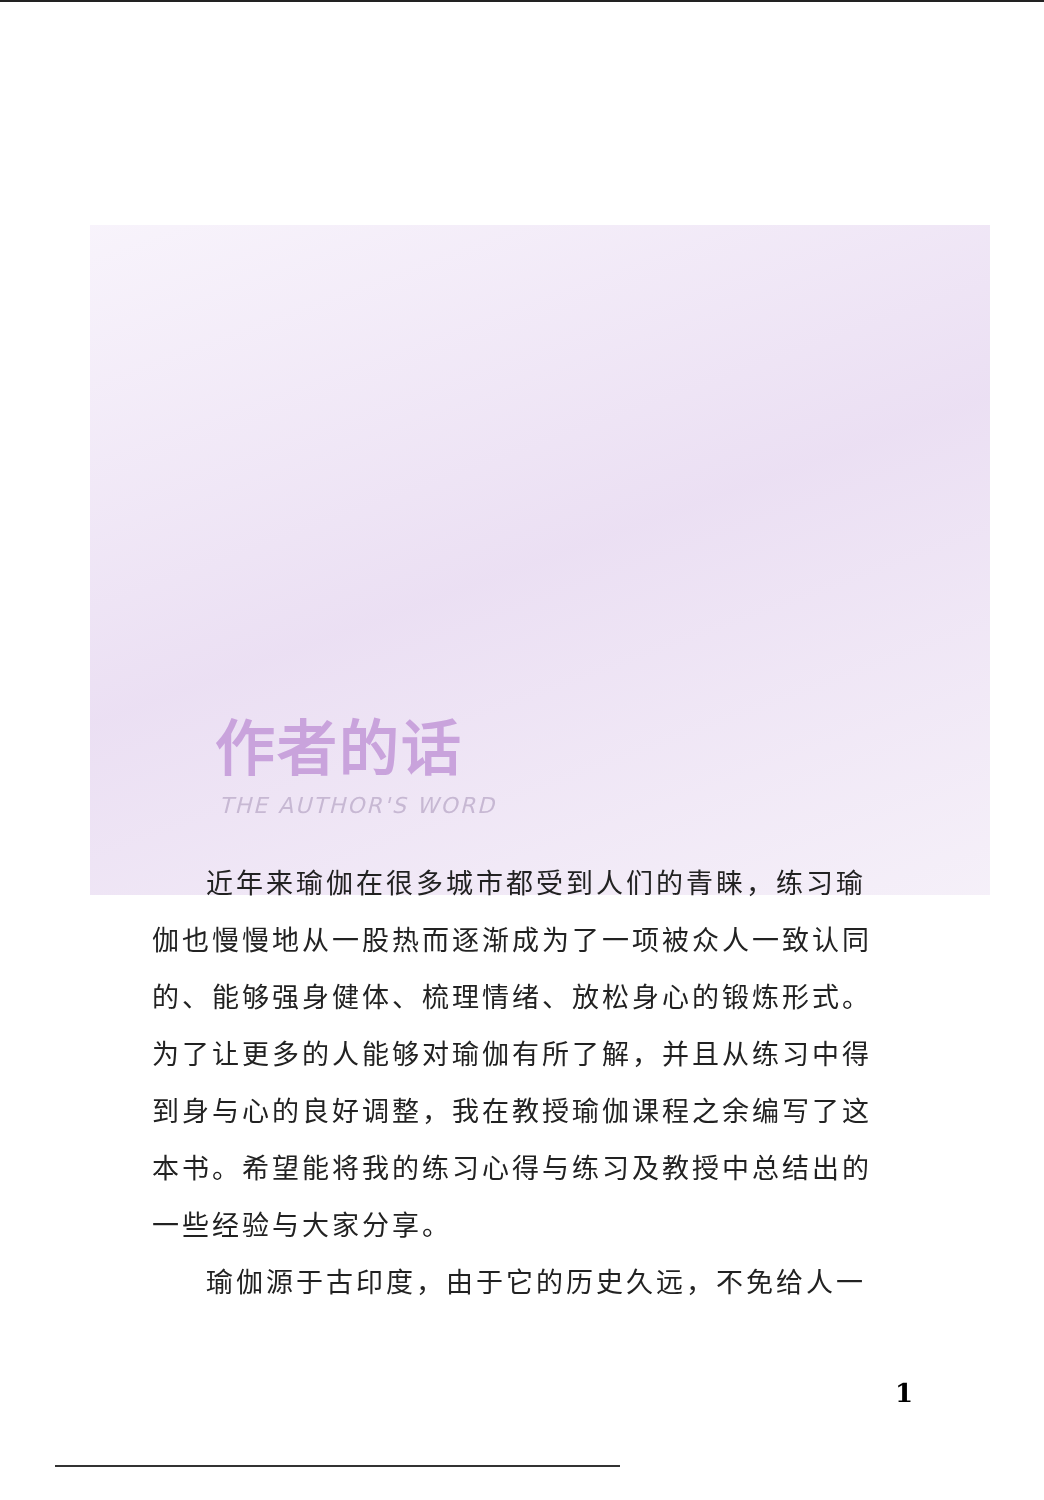作者的话
THE AUTHOR'S WORD
近年来瑜伽在很多城市都受到人们的青睐，练习瑜伽也慢慢地从一股热而逐渐成为了一项被众人一致认同的、能够强身健体、梳理情绪、放松身心的锻炼形式。为了让更多的人能够对瑜伽有所了解，并且从练习中得到身与心的良好调整，我在教授瑜伽课程之余编写了这本书。希望能将我的练习心得与练习及教授中总结出的一些经验与大家分享。
瑜伽源于古印度，由于它的历史久远，不免给人一
1